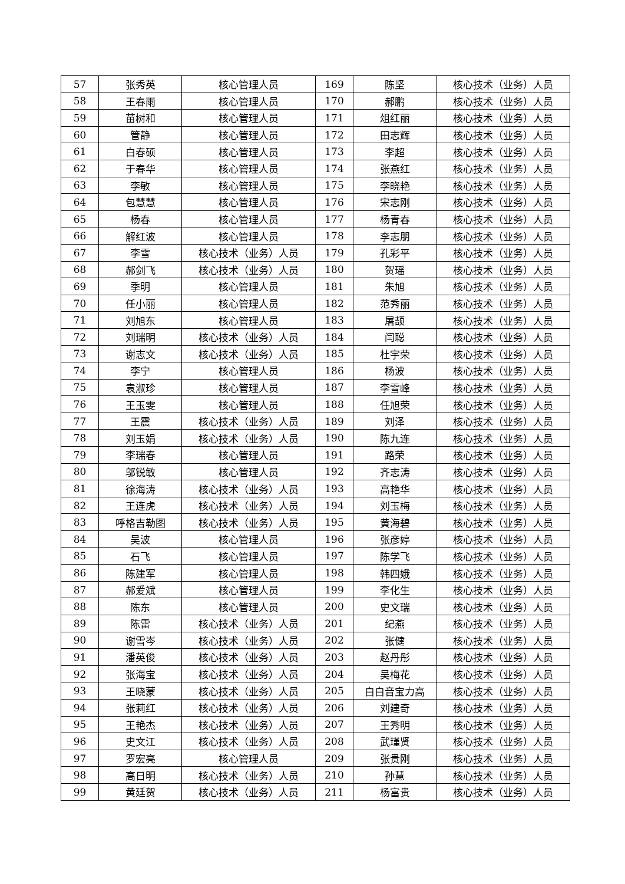| 57 | 张秀英 | 核心管理人员 | 169 | 陈坚 | 核心技术（业务）人员 |
| 58 | 王春雨 | 核心管理人员 | 170 | 郝鹏 | 核心技术（业务）人员 |
| 59 | 苗树和 | 核心管理人员 | 171 | 俎红丽 | 核心技术（业务）人员 |
| 60 | 管静 | 核心管理人员 | 172 | 田志辉 | 核心技术（业务）人员 |
| 61 | 白春硕 | 核心管理人员 | 173 | 李超 | 核心技术（业务）人员 |
| 62 | 于春华 | 核心管理人员 | 174 | 张燕红 | 核心技术（业务）人员 |
| 63 | 李敏 | 核心管理人员 | 175 | 李晓艳 | 核心技术（业务）人员 |
| 64 | 包慧慧 | 核心管理人员 | 176 | 宋志刚 | 核心技术（业务）人员 |
| 65 | 杨春 | 核心管理人员 | 177 | 杨青春 | 核心技术（业务）人员 |
| 66 | 解红波 | 核心管理人员 | 178 | 李志朋 | 核心技术（业务）人员 |
| 67 | 李雪 | 核心技术（业务）人员 | 179 | 孔彩平 | 核心技术（业务）人员 |
| 68 | 郝剑飞 | 核心技术（业务）人员 | 180 | 贺瑶 | 核心技术（业务）人员 |
| 69 | 季明 | 核心管理人员 | 181 | 朱旭 | 核心技术（业务）人员 |
| 70 | 任小丽 | 核心管理人员 | 182 | 范秀丽 | 核心技术（业务）人员 |
| 71 | 刘旭东 | 核心管理人员 | 183 | 屠颉 | 核心技术（业务）人员 |
| 72 | 刘瑞明 | 核心技术（业务）人员 | 184 | 闫聪 | 核心技术（业务）人员 |
| 73 | 谢志文 | 核心技术（业务）人员 | 185 | 杜宇荣 | 核心技术（业务）人员 |
| 74 | 李宁 | 核心管理人员 | 186 | 杨波 | 核心技术（业务）人员 |
| 75 | 袁淑珍 | 核心管理人员 | 187 | 李雪峰 | 核心技术（业务）人员 |
| 76 | 王玉雯 | 核心管理人员 | 188 | 任旭荣 | 核心技术（业务）人员 |
| 77 | 王震 | 核心技术（业务）人员 | 189 | 刘泽 | 核心技术（业务）人员 |
| 78 | 刘玉娟 | 核心技术（业务）人员 | 190 | 陈九连 | 核心技术（业务）人员 |
| 79 | 李瑞春 | 核心管理人员 | 191 | 路荣 | 核心技术（业务）人员 |
| 80 | 邬锐敏 | 核心管理人员 | 192 | 齐志涛 | 核心技术（业务）人员 |
| 81 | 徐海涛 | 核心技术（业务）人员 | 193 | 高艳华 | 核心技术（业务）人员 |
| 82 | 王连虎 | 核心技术（业务）人员 | 194 | 刘玉梅 | 核心技术（业务）人员 |
| 83 | 呼格吉勒图 | 核心技术（业务）人员 | 195 | 黄海碧 | 核心技术（业务）人员 |
| 84 | 吴波 | 核心管理人员 | 196 | 张彦婷 | 核心技术（业务）人员 |
| 85 | 石飞 | 核心管理人员 | 197 | 陈学飞 | 核心技术（业务）人员 |
| 86 | 陈建军 | 核心管理人员 | 198 | 韩四娥 | 核心技术（业务）人员 |
| 87 | 郝爱斌 | 核心管理人员 | 199 | 李化生 | 核心技术（业务）人员 |
| 88 | 陈东 | 核心管理人员 | 200 | 史文瑞 | 核心技术（业务）人员 |
| 89 | 陈雷 | 核心技术（业务）人员 | 201 | 纪燕 | 核心技术（业务）人员 |
| 90 | 谢雪岑 | 核心技术（业务）人员 | 202 | 张健 | 核心技术（业务）人员 |
| 91 | 潘英俊 | 核心技术（业务）人员 | 203 | 赵丹彤 | 核心技术（业务）人员 |
| 92 | 张海宝 | 核心技术（业务）人员 | 204 | 吴梅花 | 核心技术（业务）人员 |
| 93 | 王晓蒙 | 核心技术（业务）人员 | 205 | 白白音宝力高 | 核心技术（业务）人员 |
| 94 | 张莉红 | 核心技术（业务）人员 | 206 | 刘建奇 | 核心技术（业务）人员 |
| 95 | 王艳杰 | 核心技术（业务）人员 | 207 | 王秀明 | 核心技术（业务）人员 |
| 96 | 史文江 | 核心技术（业务）人员 | 208 | 武瑾贤 | 核心技术（业务）人员 |
| 97 | 罗宏亮 | 核心管理人员 | 209 | 张贵刚 | 核心技术（业务）人员 |
| 98 | 高日明 | 核心技术（业务）人员 | 210 | 孙慧 | 核心技术（业务）人员 |
| 99 | 黄廷贺 | 核心技术（业务）人员 | 211 | 杨富贵 | 核心技术（业务）人员 |